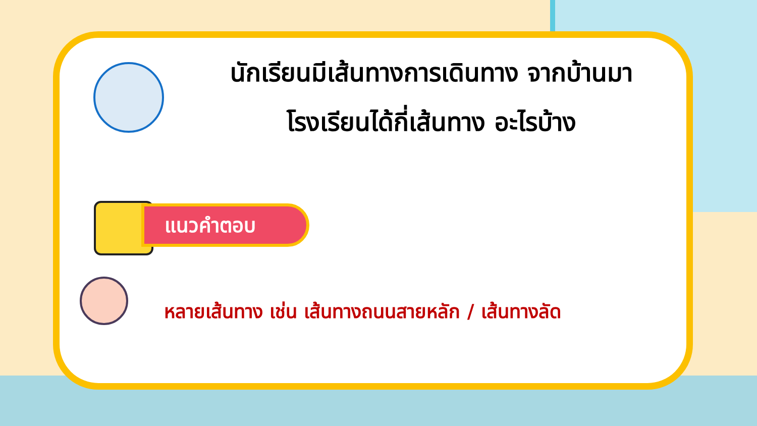นักเรียนมีเส้นทางการเดินทาง จากบ้านมา
โรงเรียนได้กี่เส้นทาง อะไรบ้าง
แนวคำตอบ
หลายเส้นทาง เช่น เส้นทางถนนสายหลัก / เส้นทางลัด